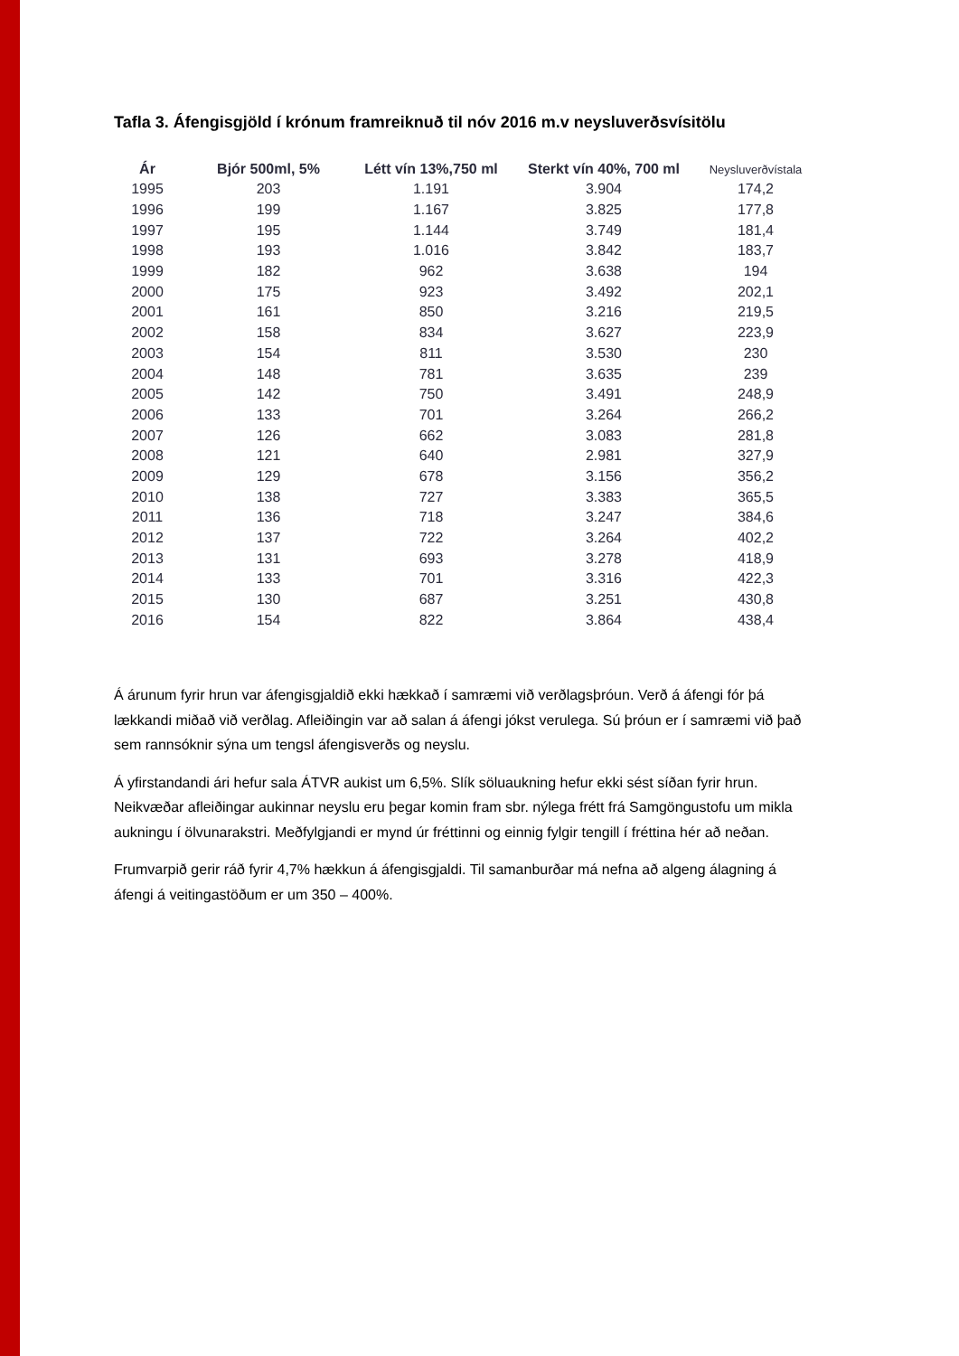Tafla 3. Áfengisgjöld í krónum framreiknuð til nóv 2016 m.v neysluverðsvísitölu
| Ár | Bjór 500ml, 5% | Létt vín 13%,750 ml | Sterkt vín 40%, 700 ml | Neysluverðvístala |
| --- | --- | --- | --- | --- |
| 1995 | 203 | 1.191 | 3.904 | 174,2 |
| 1996 | 199 | 1.167 | 3.825 | 177,8 |
| 1997 | 195 | 1.144 | 3.749 | 181,4 |
| 1998 | 193 | 1.016 | 3.842 | 183,7 |
| 1999 | 182 | 962 | 3.638 | 194 |
| 2000 | 175 | 923 | 3.492 | 202,1 |
| 2001 | 161 | 850 | 3.216 | 219,5 |
| 2002 | 158 | 834 | 3.627 | 223,9 |
| 2003 | 154 | 811 | 3.530 | 230 |
| 2004 | 148 | 781 | 3.635 | 239 |
| 2005 | 142 | 750 | 3.491 | 248,9 |
| 2006 | 133 | 701 | 3.264 | 266,2 |
| 2007 | 126 | 662 | 3.083 | 281,8 |
| 2008 | 121 | 640 | 2.981 | 327,9 |
| 2009 | 129 | 678 | 3.156 | 356,2 |
| 2010 | 138 | 727 | 3.383 | 365,5 |
| 2011 | 136 | 718 | 3.247 | 384,6 |
| 2012 | 137 | 722 | 3.264 | 402,2 |
| 2013 | 131 | 693 | 3.278 | 418,9 |
| 2014 | 133 | 701 | 3.316 | 422,3 |
| 2015 | 130 | 687 | 3.251 | 430,8 |
| 2016 | 154 | 822 | 3.864 | 438,4 |
Á árunum fyrir hrun var áfengisgjaldið ekki hækkað í samræmi við verðlagsþróun. Verð á áfengi fór þá lækkandi miðað við verðlag. Afleiðingin var að salan á áfengi jókst verulega. Sú þróun er í samræmi við það sem rannsóknir sýna um tengsl áfengisverðs og neyslu.
Á yfirstandandi ári hefur sala ÁTVR aukist um 6,5%. Slík söluaukning hefur ekki sést síðan fyrir hrun. Neikvæðar afleiðingar aukinnar neyslu eru þegar komin fram sbr. nýlega frétt frá Samgöngustofu um mikla aukningu í ölvunarakstri. Meðfylgjandi er mynd úr fréttinni og einnig fylgir tengill í fréttina hér að neðan.
Frumvarpið gerir ráð fyrir 4,7% hækkun á áfengisgjaldi. Til samanburðar má nefna að algeng álagning á áfengi á veitingastöðum er um 350 – 400%.